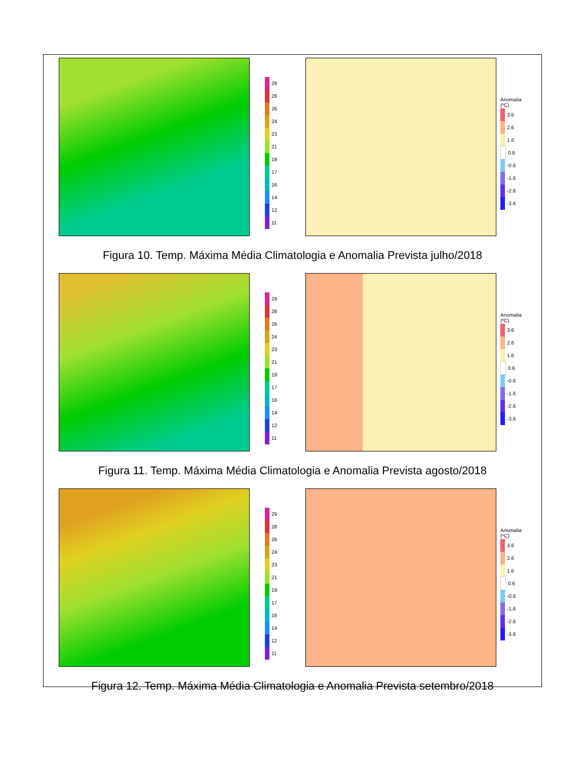29
28
26
24
23
21
19
17
16
14
12
11
Anomalia (ºC)
3.6
2.6
1.6
0.6
-0.6
-1.6
-2.6
-3.6
Figura 10. Temp. Máxima Média Climatologia e Anomalia Prevista julho/2018
29
28
26
24
23
21
19
17
16
14
12
11
Anomalia (ºC)
3.6
2.6
1.6
0.6
-0.6
-1.6
-2.6
-3.6
Figura 11. Temp. Máxima Média Climatologia e Anomalia Prevista agosto/2018
29
28
26
24
23
21
19
17
16
14
12
11
Anomalia (ºC)
3.6
2.6
1.6
0.6
-0.6
-1.6
-2.6
-3.6
Figura 12. Temp. Máxima Média Climatologia e Anomalia Prevista setembro/2018